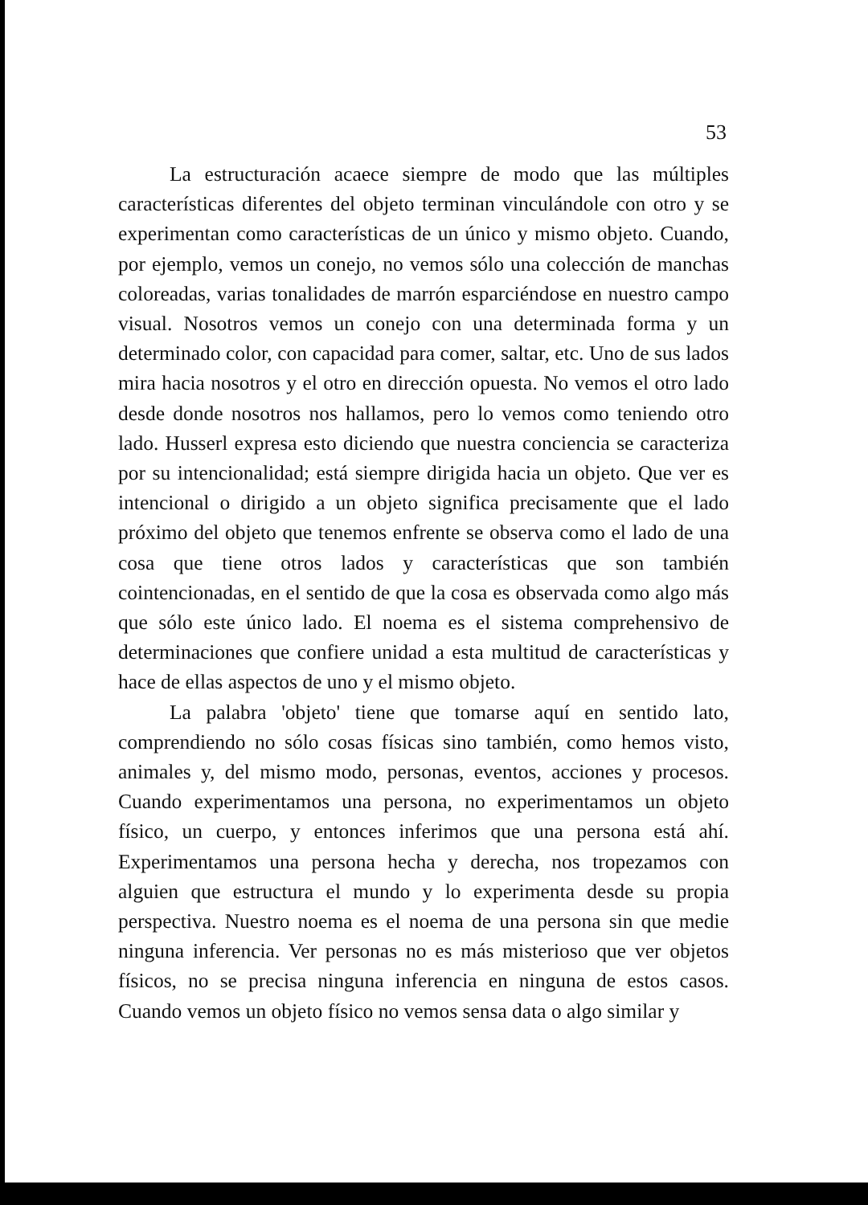53
La estructuración acaece siempre de modo que las múltiples características diferentes del objeto terminan vinculándole con otro y se experimentan como características de un único y mismo objeto. Cuando, por ejemplo, vemos un conejo, no vemos sólo una colección de manchas coloreadas, varias tonalidades de marrón esparciéndose en nuestro campo visual. Nosotros vemos un conejo con una determinada forma y un determinado color, con capacidad para comer, saltar, etc. Uno de sus lados mira hacia nosotros y el otro en dirección opuesta. No vemos el otro lado desde donde nosotros nos hallamos, pero lo vemos como teniendo otro lado. Husserl expresa esto diciendo que nuestra conciencia se caracteriza por su intencionalidad; está siempre dirigida hacia un objeto. Que ver es intencional o dirigido a un objeto significa precisamente que el lado próximo del objeto que tenemos enfrente se observa como el lado de una cosa que tiene otros lados y características que son también cointencionadas, en el sentido de que la cosa es observada como algo más que sólo este único lado. El noema es el sistema comprehensivo de determinaciones que confiere unidad a esta multitud de características y hace de ellas aspectos de uno y el mismo objeto.
La palabra 'objeto' tiene que tomarse aquí en sentido lato, comprendiendo no sólo cosas físicas sino también, como hemos visto, animales y, del mismo modo, personas, eventos, acciones y procesos. Cuando experimentamos una persona, no experimentamos un objeto físico, un cuerpo, y entonces inferimos que una persona está ahí. Experimentamos una persona hecha y derecha, nos tropezamos con alguien que estructura el mundo y lo experimenta desde su propia perspectiva. Nuestro noema es el noema de una persona sin que medie ninguna inferencia. Ver personas no es más misterioso que ver objetos físicos, no se precisa ninguna inferencia en ninguna de estos casos. Cuando vemos un objeto físico no vemos sensa data o algo similar y